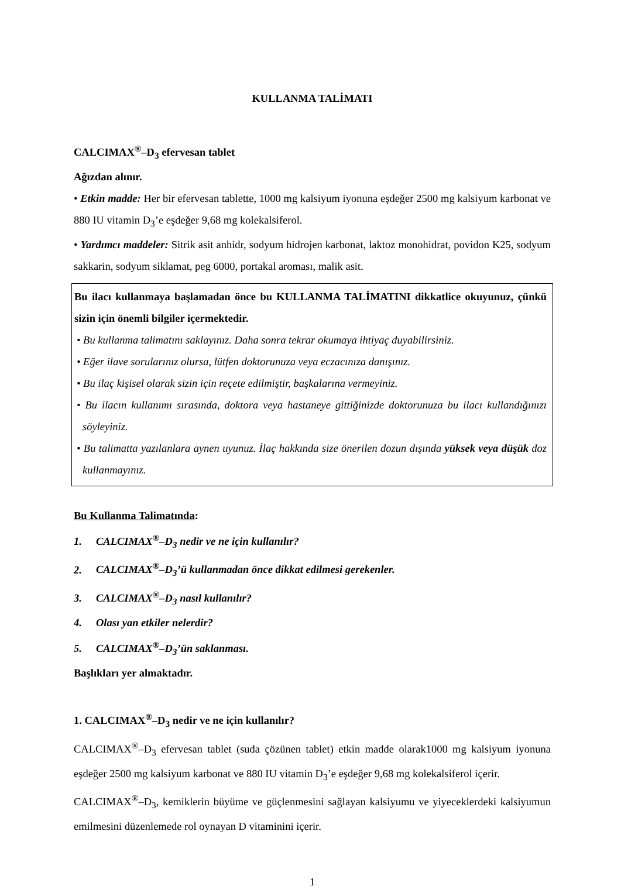KULLANMA TALİMATI
CALCIMAX<sup>®</sup>–D<sub>3</sub> efervesan tablet
Ağızdan alınır.
• Etkin madde: Her bir efervesan tablette, 1000 mg kalsiyum iyonuna eşdeğer 2500 mg kalsiyum karbonat ve 880 IU vitamin D<sub>3</sub>’e eşdeğer 9,68 mg kolekalsiferol.
• Yardımcı maddeler: Sitrik asit anhidr, sodyum hidrojen karbonat, laktoz monohidrat, povidon K25, sodyum sakkarin, sodyum siklamat, peg 6000, portakal aroması, malik asit.
Bu ilacı kullanmaya başlamadan önce bu KULLANMA TALİMATINI dikkatlice okuyunuz, çünkü sizin için önemli bilgiler içermektedir.
• Bu kullanma talimatını saklayınız. Daha sonra tekrar okumaya ihtiyaç duyabilirsiniz.
• Eğer ilave sorularınız olursa, lütfen doktorunuza veya eczacınıza danışınız.
• Bu ilaç kişisel olarak sizin için reçete edilmiştir, başkalarına vermeyiniz.
• Bu ilacın kullanımı sırasında, doktora veya hastaneye gittiğinizde doktorunuza bu ilacı kullandığınızı söyleyiniz.
• Bu talimatta yazılanlara aynen uyunuz. İlaç hakkında size önerilen dozun dışında yüksek veya düşük doz kullanmayınız.
Bu Kullanma Talimatında:
1. CALCIMAX<sup>®</sup>–D<sub>3</sub> nedir ve ne için kullanılır?
2. CALCIMAX<sup>®</sup>–D<sub>3</sub>’ü kullanmadan önce dikkat edilmesi gerekenler.
3. CALCIMAX<sup>®</sup>–D<sub>3</sub> nasıl kullanılır?
4. Olası yan etkiler nelerdir?
5. CALCIMAX<sup>®</sup>–D<sub>3</sub>’ün saklanması.
Başlıkları yer almaktadır.
1. CALCIMAX<sup>®</sup>–D<sub>3</sub> nedir ve ne için kullanılır?
CALCIMAX<sup>®</sup>–D<sub>3</sub> efervesan tablet (suda çözünen tablet) etkin madde olarak1000 mg kalsiyum iyonuna eşdeğer 2500 mg kalsiyum karbonat ve 880 IU vitamin D<sub>3</sub>’e eşdeğer 9,68 mg kolekalsiferol içerir.
CALCIMAX<sup>®</sup>–D<sub>3</sub>, kemiklerin büyüme ve güçlenmesini sağlayan kalsiyumu ve yiyeceklerdeki kalsiyumun emilmesini düzenlemede rol oynayan D vitaminini içerir.
1